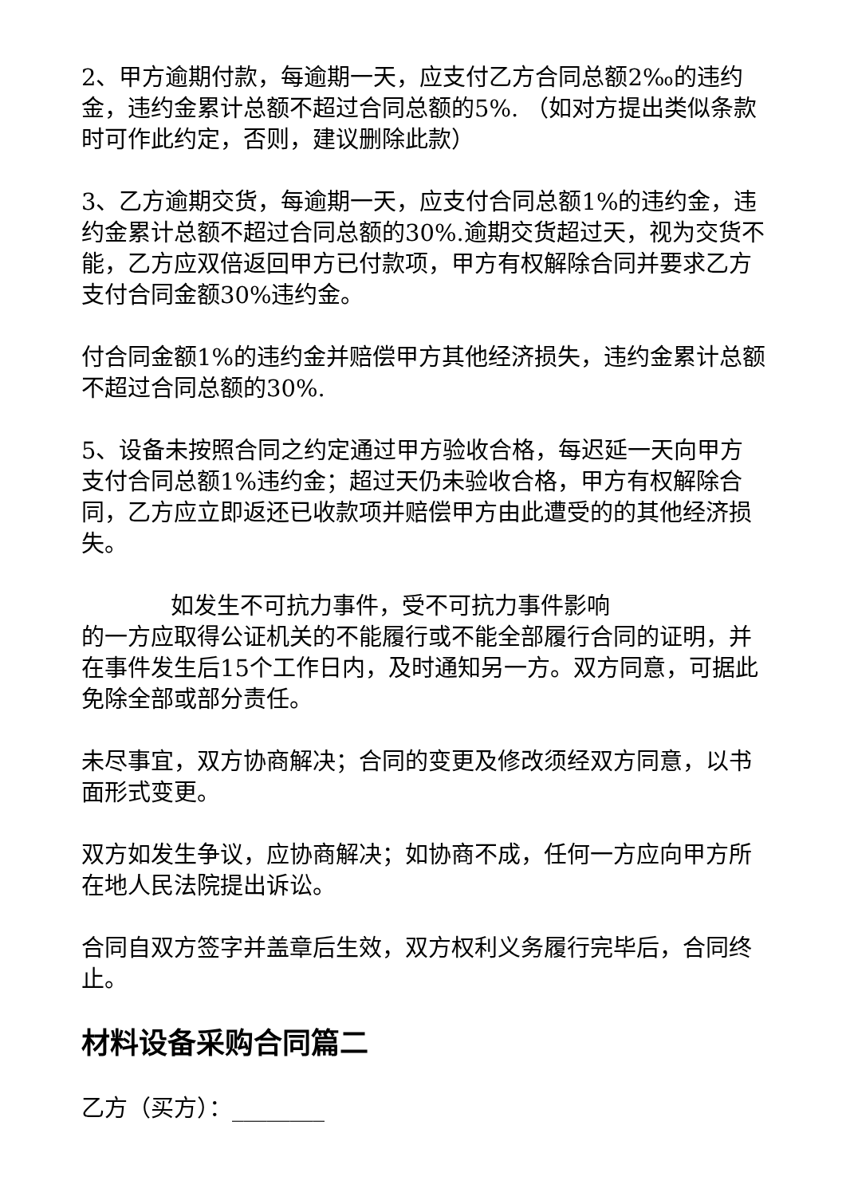2、甲方逾期付款，每逾期一天，应支付乙方合同总额2‰的违约金，违约金累计总额不超过合同总额的5%. （如对方提出类似条款时可作此约定，否则，建议删除此款）
3、乙方逾期交货，每逾期一天，应支付合同总额1%的违约金，违约金累计总额不超过合同总额的30%.逾期交货超过天，视为交货不能，乙方应双倍返回甲方已付款项，甲方有权解除合同并要求乙方支付合同金额30%违约金。
付合同金额1%的违约金并赔偿甲方其他经济损失，违约金累计总额不超过合同总额的30%.
5、设备未按照合同之约定通过甲方验收合格，每迟延一天向甲方支付合同总额1%违约金；超过天仍未验收合格，甲方有权解除合同，乙方应立即返还已收款项并赔偿甲方由此遭受的的其他经济损失。
如发生不可抗力事件，受不可抗力事件影响
的一方应取得公证机关的不能履行或不能全部履行合同的证明，并在事件发生后15个工作日内，及时通知另一方。双方同意，可据此免除全部或部分责任。
未尽事宜，双方协商解决；合同的变更及修改须经双方同意，以书面形式变更。
双方如发生争议，应协商解决；如协商不成，任何一方应向甲方所在地人民法院提出诉讼。
合同自双方签字并盖章后生效，双方权利义务履行完毕后，合同终止。
材料设备采购合同篇二
乙方（买方）：________